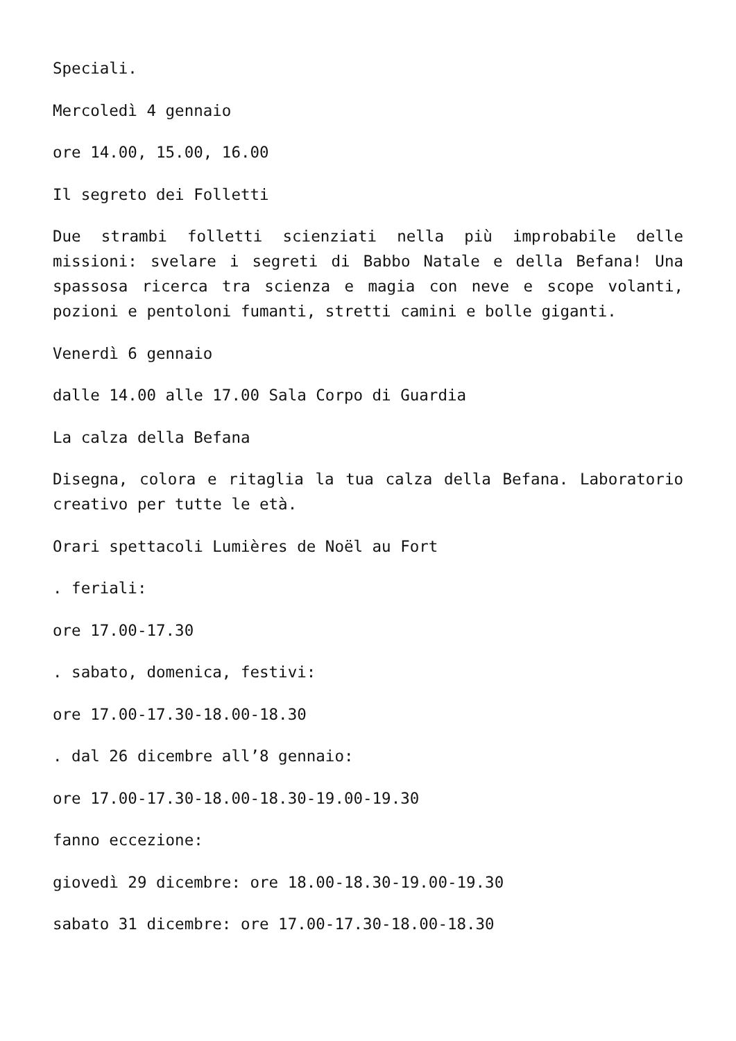Speciali.
Mercoledì 4 gennaio
ore 14.00, 15.00, 16.00
Il segreto dei Folletti
Due strambi folletti scienziati nella più improbabile delle missioni: svelare i segreti di Babbo Natale e della Befana! Una spassosa ricerca tra scienza e magia con neve e scope volanti, pozioni e pentoloni fumanti, stretti camini e bolle giganti.
Venerdì 6 gennaio
dalle 14.00 alle 17.00 Sala Corpo di Guardia
La calza della Befana
Disegna, colora e ritaglia la tua calza della Befana. Laboratorio creativo per tutte le età.
Orari spettacoli Lumières de Noël au Fort
. feriali:
ore 17.00-17.30
. sabato, domenica, festivi:
ore 17.00-17.30-18.00-18.30
. dal 26 dicembre all’8 gennaio:
ore 17.00-17.30-18.00-18.30-19.00-19.30
fanno eccezione:
giovedì 29 dicembre: ore 18.00-18.30-19.00-19.30
sabato 31 dicembre: ore 17.00-17.30-18.00-18.30